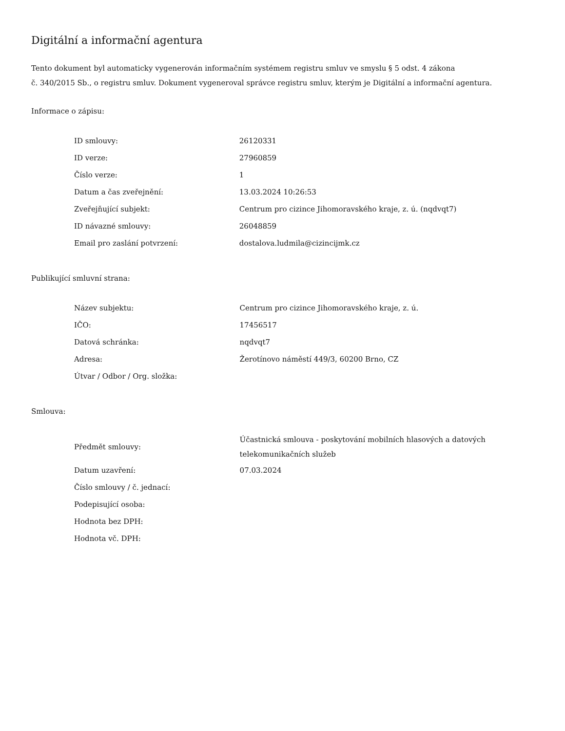Digitální a informační agentura
Tento dokument byl automaticky vygenerován informačním systémem registru smluv ve smyslu § 5 odst. 4 zákona
č. 340/2015 Sb., o registru smluv. Dokument vygeneroval správce registru smluv, kterým je Digitální a informační agentura.
Informace o zápisu:
| ID smlouvy: | 26120331 |
| ID verze: | 27960859 |
| Číslo verze: | 1 |
| Datum a čas zveřejnění: | 13.03.2024 10:26:53 |
| Zveřejňující subjekt: | Centrum pro cizince Jihomoravského kraje, z. ú. (nqdvqt7) |
| ID návazné smlouvy: | 26048859 |
| Email pro zaslání potvrzení: | dostalova.ludmila@cizincijmk.cz |
Publikující smluvní strana:
| Název subjektu: | Centrum pro cizince Jihomoravského kraje, z. ú. |
| IČO: | 17456517 |
| Datová schránka: | nqdvqt7 |
| Adresa: | Žerotínovo náměstí 449/3, 60200 Brno, CZ |
| Útvar / Odbor / Org. složka: | |
Smlouva:
| Předmět smlouvy: | Účastnická smlouva - poskytování mobilních hlasových a datových telekomunikačních služeb |
| Datum uzavření: | 07.03.2024 |
| Číslo smlouvy / č. jednací: | |
| Podepisující osoba: | |
| Hodnota bez DPH: | |
| Hodnota vč. DPH: | |